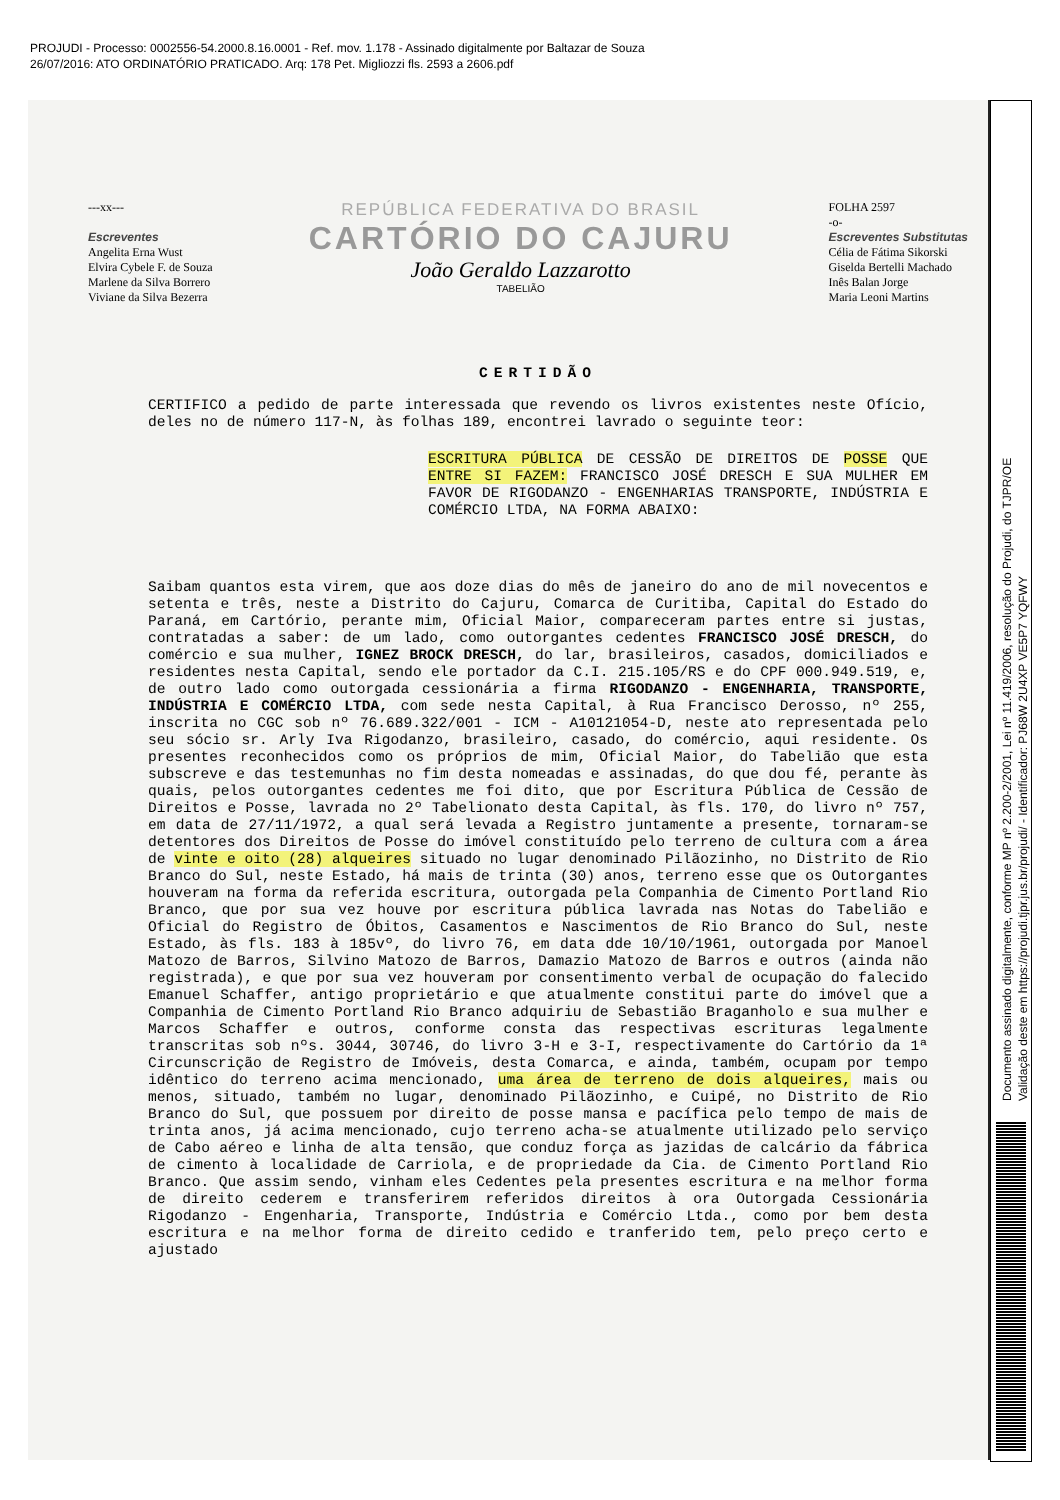PROJUDI - Processo: 0002556-54.2000.8.16.0001 - Ref. mov. 1.178 - Assinado digitalmente por Baltazar de Souza
26/07/2016: ATO ORDINATÓRIO PRATICADO. Arq: 178 Pet. Migliozzi fls. 2593 a 2606.pdf
---xx---
Escreventes
Angelita Erna Wust
Elvira Cybele F. de Souza
Marlene da Silva Borrero
Viviane da Silva Bezerra
REPÚBLICA FEDERATIVA DO BRASIL
CARTÓRIO DO CAJURU
João Geraldo Lazzarotto
TABELIÃO
FOLHA 2597
-o-
Escreventes Substitutas
Célia de Fátima Sikorski
Giselda Bertelli Machado
Inês Balan Jorge
Maria Leoni Martins
CERTIDÃO
CERTIFICO a pedido de parte interessada que revendo os livros existentes neste Ofício, deles no de número 117-N, às folhas 189, encontrei lavrado o seguinte teor:
ESCRITURA PÚBLICA DE CESSÃO DE DIREITOS DE POSSE QUE ENTRE SI FAZEM: FRANCISCO JOSÉ DRESCH E SUA MULHER EM FAVOR DE RIGODANZO - ENGENHARIAS TRANSPORTE, INDÚSTRIA E COMÉRCIO LTDA, NA FORMA ABAIXO:
Saibam quantos esta virem, que aos doze dias do mês de janeiro do ano de mil novecentos e setenta e três, neste a Distrito do Cajuru, Comarca de Curitiba, Capital do Estado do Paraná, em Cartório, perante mim, Oficial Maior, compareceram partes entre si justas, contratadas a saber: de um lado, como outorgantes cedentes FRANCISCO JOSÉ DRESCH, do comércio e sua mulher, IGNEZ BROCK DRESCH, do lar, brasileiros, casados, domiciliados e residentes nesta Capital, sendo ele portador da C.I. 215.105/RS e do CPF 000.949.519, e, de outro lado como outorgada cessionária a firma RIGODANZO - ENGENHARIA, TRANSPORTE, INDÚSTRIA E COMÉRCIO LTDA, com sede nesta Capital, à Rua Francisco Derosso, nº 255, inscrita no CGC sob nº 76.689.322/001 - ICM - A10121054-D, neste ato representada pelo seu sócio sr. Arly Iva Rigodanzo, brasileiro, casado, do comércio, aqui residente. Os presentes reconhecidos como os próprios de mim, Oficial Maior, do Tabelião que esta subscreve e das testemunhas no fim desta nomeadas e assinadas, do que dou fé, perante às quais, pelos outorgantes cedentes me foi dito, que por Escritura Pública de Cessão de Direitos e Posse, lavrada no 2º Tabelionato desta Capital, às fls. 170, do livro nº 757, em data de 27/11/1972, a qual será levada a Registro juntamente a presente, tornaram-se detentores dos Direitos de Posse do imóvel constituído pelo terreno de cultura com a área de vinte e oito (28) alqueires situado no lugar denominado Pilãozinho, no Distrito de Rio Branco do Sul, neste Estado, há mais de trinta (30) anos, terreno esse que os Outorgantes houveram na forma da referida escritura, outorgada pela Companhia de Cimento Portland Rio Branco, que por sua vez houve por escritura pública lavrada nas Notas do Tabelião e Oficial do Registro de Óbitos, Casamentos e Nascimentos de Rio Branco do Sul, neste Estado, às fls. 183 à 185vº, do livro 76, em data dde 10/10/1961, outorgada por Manoel Matozo de Barros, Silvino Matozo de Barros, Damazio Matozo de Barros e outros (ainda não registrada), e que por sua vez houveram por consentimento verbal de ocupação do falecido Emanuel Schaffer, antigo proprietário e que atualmente constitui parte do imóvel que a Companhia de Cimento Portland Rio Branco adquiriu de Sebastião Braganholo e sua mulher e Marcos Schaffer e outros, conforme consta das respectivas escrituras legalmente transcritas sob nºs. 3044, 30746, do livro 3-H e 3-I, respectivamente do Cartório da 1ª Circunscrição de Registro de Imóveis, desta Comarca, e ainda, também, ocupam por tempo idêntico do terreno acima mencionado, uma área de terreno de dois alqueires, mais ou menos, situado, também no lugar, denominado Pilãozinho, e Cuipé, no Distrito de Rio Branco do Sul, que possuem por direito de posse mansa e pacífica pelo tempo de mais de trinta anos, já acima mencionado, cujo terreno acha-se atualmente utilizado pelo serviço de Cabo aéreo e linha de alta tensão, que conduz força as jazidas de calcário da fábrica de cimento à localidade de Carriola, e de propriedade da Cia. de Cimento Portland Rio Branco. Que assim sendo, vinham eles Cedentes pela presentes escritura e na melhor forma de direito cederem e transferirem referidos direitos à ora Outorgada Cessionária Rigodanzo - Engenharia, Transporte, Indústria e Comércio Ltda., como por bem desta escritura e na melhor forma de direito cedido e tranferido tem, pelo preço certo e ajustado
Documento assinado digitalmente, conforme MP nº 2.200-2/2001, Lei nº 11.419/2006, resolução do Projudi, do TJPR/OE
Validação deste em https://projudi.tjpr.jus.br/projudi/ - Identificador: PJ68W 2U4XP VE5P7 YQFWY